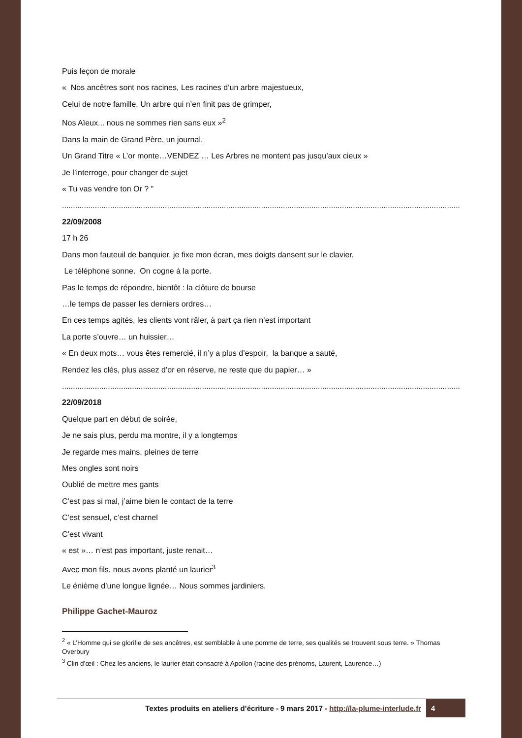Puis leçon de morale
« Nos ancêtres sont nos racines, Les racines d’un arbre majestueux,
Celui de notre famille, Un arbre qui n’en finit pas de grimper,
Nos Aïeux... nous ne sommes rien sans eux »<sup>2</sup>
Dans la main de Grand Père, un journal.
Un Grand Titre « L’or monte…VENDEZ … Les Arbres ne montent pas jusqu’aux cieux »
Je l’interroge, pour changer de sujet
« Tu vas vendre ton Or ? "
....................................................................................................................................................................................................
22/09/2008
17 h 26
Dans mon fauteuil de banquier, je fixe mon écran, mes doigts dansent sur le clavier,
Le téléphone sonne. On cogne à la porte.
Pas le temps de répondre, bientôt : la clôture de bourse
…le temps de passer les derniers ordres…
En ces temps agités, les clients vont râler, à part ça rien n’est important
La porte s’ouvre… un huissier…
« En deux mots… vous êtes remercié, il n’y a plus d’espoir, la banque a sauté,
Rendez les clés, plus assez d’or en réserve, ne reste que du papier… »
....................................................................................................................................................................................................
22/09/2018
Quelque part en début de soirée,
Je ne sais plus, perdu ma montre, il y a longtemps
Je regarde mes mains, pleines de terre
Mes ongles sont noirs
Oublié de mettre mes gants
C’est pas si mal, j’aime bien le contact de la terre
C’est sensuel, c’est charnel
C’est vivant
« est »… n’est pas important, juste renait…
Avec mon fils, nous avons planté un laurier<sup>3</sup>
Le énième d’une longue lignée… Nous sommes jardiniers.
Philippe Gachet-Mauroz
<sup>2</sup> « L’Homme qui se glorifie de ses ancêtres, est semblable à une pomme de terre, ses qualités se trouvent sous terre. » Thomas Overbury
<sup>3</sup> Clin d’œil : Chez les anciens, le laurier était consacré à Apollon (racine des prénoms, Laurent, Laurence…)
Textes produits en ateliers d’écriture - 9 mars 2017 - http://la-plume-interlude.fr 4